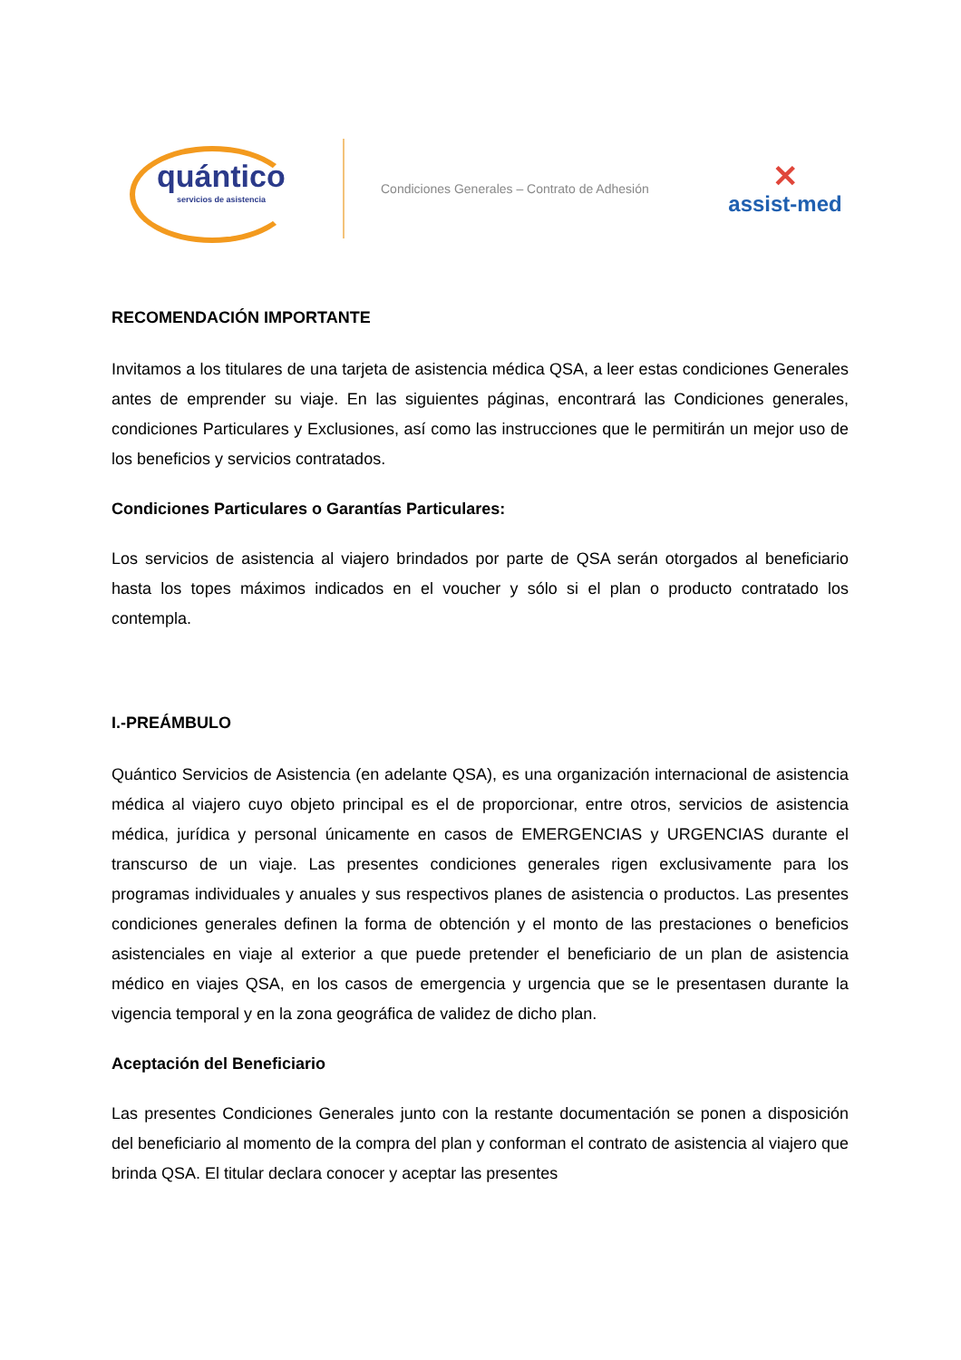quántico
servicios de asistencia
Condiciones Generales – Contrato de Adhesión
✕
assist-med
RECOMENDACIÓN IMPORTANTE
Invitamos a los titulares de una tarjeta de asistencia médica QSA, a leer estas condiciones Generales antes de emprender su viaje. En las siguientes páginas, encontrará las Condiciones generales, condiciones Particulares y Exclusiones, así como las instrucciones que le permitirán un mejor uso de los beneficios y servicios contratados.
Condiciones Particulares o Garantías Particulares:
Los servicios de asistencia al viajero brindados por parte de QSA serán otorgados al beneficiario hasta los topes máximos indicados en el voucher y sólo si el plan o producto contratado los contempla.
I.-PREÁMBULO
Quántico Servicios de Asistencia (en adelante QSA), es una organización internacional de asistencia médica al viajero cuyo objeto principal es el de proporcionar, entre otros, servicios de asistencia médica, jurídica y personal únicamente en casos de EMERGENCIAS y URGENCIAS durante el transcurso de un viaje. Las presentes condiciones generales rigen exclusivamente para los programas individuales y anuales y sus respectivos planes de asistencia o productos. Las presentes condiciones generales definen la forma de obtención y el monto de las prestaciones o beneficios asistenciales en viaje al exterior a que puede pretender el beneficiario de un plan de asistencia médico en viajes QSA, en los casos de emergencia y urgencia que se le presentasen durante la vigencia temporal y en la zona geográfica de validez de dicho plan.
Aceptación del Beneficiario
Las presentes Condiciones Generales junto con la restante documentación se ponen a disposición del beneficiario al momento de la compra del plan y conforman el contrato de asistencia al viajero que brinda QSA. El titular declara conocer y aceptar las presentes